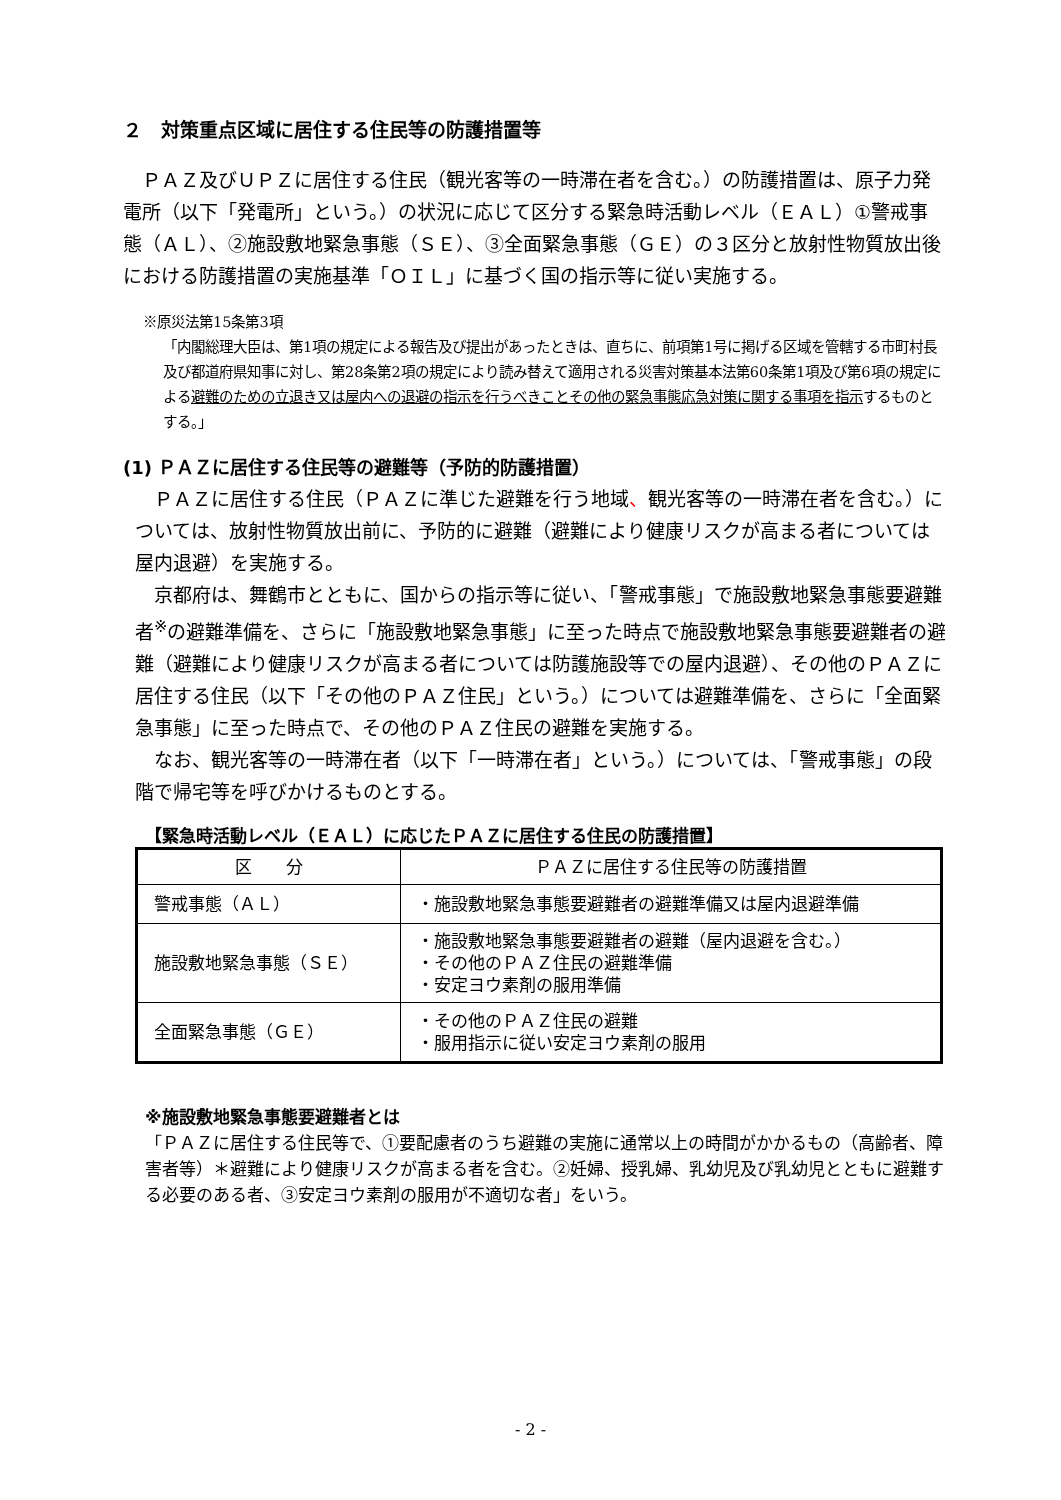２　対策重点区域に居住する住民等の防護措置等
　ＰＡＺ及びＵＰＺに居住する住民（観光客等の一時滞在者を含む。）の防護措置は、原子力発電所（以下「発電所」という。）の状況に応じて区分する緊急時活動レベル（ＥＡＬ）①警戒事態（ＡＬ）、②施設敷地緊急事態（ＳＥ）、③全面緊急事態（ＧＥ）の３区分と放射性物質放出後における防護措置の実施基準「ＯＩＬ」に基づく国の指示等に従い実施する。
※原災法第15条第3項
「内閣総理大臣は、第1項の規定による報告及び提出があったときは、直ちに、前項第1号に掲げる区域を管轄する市町村長及び都道府県知事に対し、第28条第2項の規定により読み替えて適用される災害対策基本法第60条第1項及び第6項の規定による避難のための立退き又は屋内への退避の指示を行うべきことその他の緊急事態応急対策に関する事項を指示するものとする。」
(1) ＰＡＺに居住する住民等の避難等（予防的防護措置）
　ＰＡＺに居住する住民（ＰＡＺに準じた避難を行う地域、観光客等の一時滞在者を含む。）については、放射性物質放出前に、予防的に避難（避難により健康リスクが高まる者については屋内退避）を実施する。
　京都府は、舞鶴市とともに、国からの指示等に従い、「警戒事態」で施設敷地緊急事態要避難者<sup>※</sup>の避難準備を、さらに「施設敷地緊急事態」に至った時点で施設敷地緊急事態要避難者の避難（避難により健康リスクが高まる者については防護施設等での屋内退避）、その他のＰＡＺに居住する住民（以下「その他のＰＡＺ住民」という。）については避難準備を、さらに「全面緊急事態」に至った時点で、その他のＰＡＺ住民の避難を実施する。
　なお、観光客等の一時滞在者（以下「一時滞在者」という。）については、「警戒事態」の段階で帰宅等を呼びかけるものとする。
【緊急時活動レベル（ＥＡＬ）に応じたＰＡＺに居住する住民の防護措置】
| 区 分 | ＰＡＺに居住する住民等の防護措置 |
| --- | --- |
| 警戒事態（ＡＬ） | ・施設敷地緊急事態要避難者の避難準備又は屋内退避準備 |
| 施設敷地緊急事態（ＳＥ） | ・施設敷地緊急事態要避難者の避難（屋内退避を含む。） ・その他のＰＡＺ住民の避難準備 ・安定ヨウ素剤の服用準備 |
| 全面緊急事態（ＧＥ） | ・その他のＰＡＺ住民の避難 ・服用指示に従い安定ヨウ素剤の服用 |
※施設敷地緊急事態要避難者とは
「ＰＡＺに居住する住民等で、①要配慮者のうち避難の実施に通常以上の時間がかかるもの（高齢者、障害者等）＊避難により健康リスクが高まる者を含む。②妊婦、授乳婦、乳幼児及び乳幼児とともに避難する必要のある者、③安定ヨウ素剤の服用が不適切な者」をいう。
- 2 -